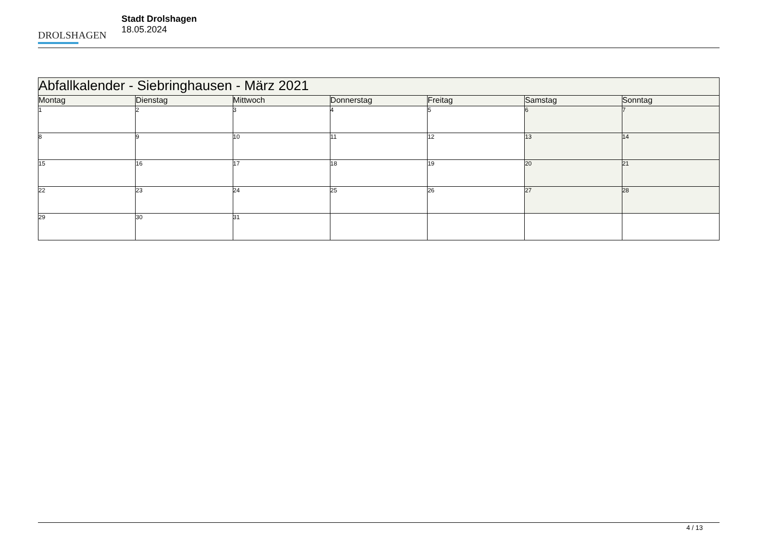DROLSHAGEN
Stadt Drolshagen
18.05.2024
| Abfallkalender - Siebringhausen - März 2021 | | | | | | |
| --- | --- | --- | --- | --- | --- | --- |
| Montag | Dienstag | Mittwoch | Donnerstag | Freitag | Samstag | Sonntag |
| 1 | 2 | 3 | 4 | 5 | 6 | 7 |
| 8 | 9 | 10 | 11 | 12 | 13 | 14 |
| 15 | 16 | 17 | 18 | 19 | 20 | 21 |
| 22 | 23 | 24 | 25 | 26 | 27 | 28 |
| 29 | 30 | 31 | | | | |
4 / 13